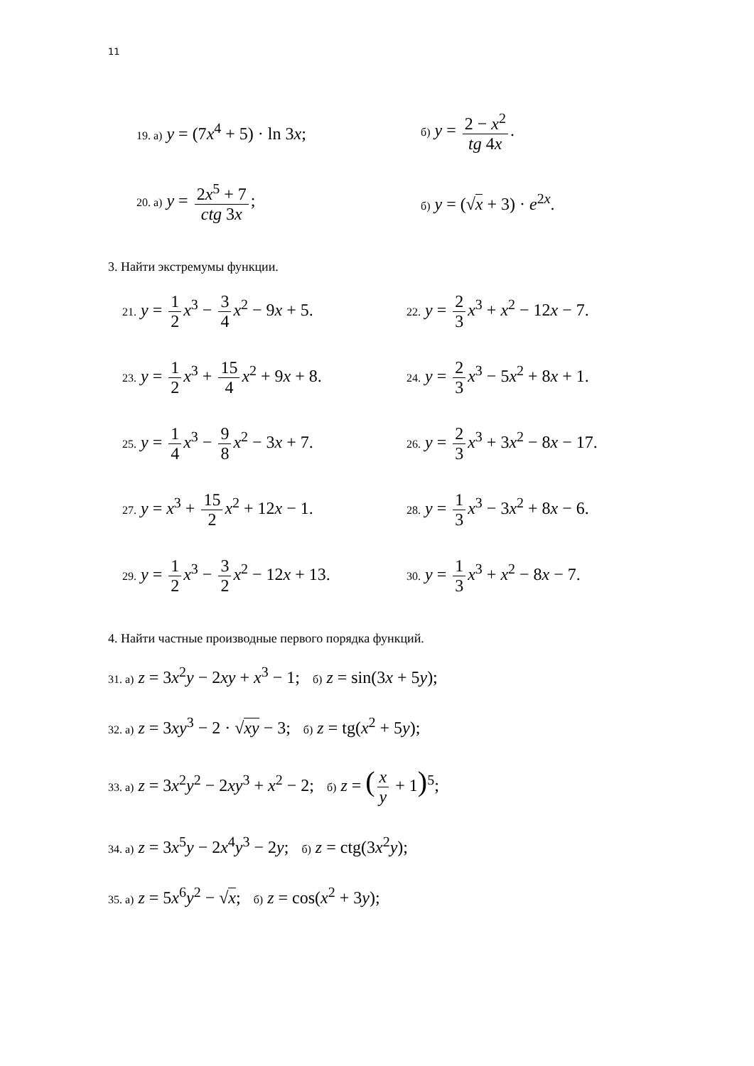11
19. а) y = (7x<sup>4</sup> + 5) · ln 3x;
б) y = 2 − x<sup>2</sup> tg 4x.
20. а) y = 2x<sup>5</sup> + 7 ctg 3x;
б) y = (√x + 3) · e<sup>2x</sup>.
3. Найти экстремумы функции.
21. y = 1 2 x<sup>3</sup> − 3 4 x<sup>2</sup> − 9x + 5.
22. y = 2 3 x<sup>3</sup> + x<sup>2</sup> − 12x − 7.
23. y = 1 2 x<sup>3</sup> + 15 4 x<sup>2</sup> + 9x + 8.
24. y = 2 3 x<sup>3</sup> − 5x<sup>2</sup> + 8x + 1.
25. y = 1 4 x<sup>3</sup> − 9 8 x<sup>2</sup> − 3x + 7.
26. y = 2 3 x<sup>3</sup> + 3x<sup>2</sup> − 8x − 17.
27. y = x<sup>3</sup> + 15 2 x<sup>2</sup> + 12x − 1.
28. y = 1 3 x<sup>3</sup> − 3x<sup>2</sup> + 8x − 6.
29. y = 1 2 x<sup>3</sup> − 3 2 x<sup>2</sup> − 12x + 13.
30. y = 1 3 x<sup>3</sup> + x<sup>2</sup> − 8x − 7.
4. Найти частные производные первого порядка функций.
31. а) z = 3x<sup>2</sup>y − 2xy + x<sup>3</sup> − 1; б) z = sin(3x + 5y);
32. а) z = 3xy<sup>3</sup> − 2 · √xy − 3; б) z = tg(x<sup>2</sup> + 5y);
33. а) z = 3x<sup>2</sup>y<sup>2</sup> − 2xy<sup>3</sup> + x<sup>2</sup> − 2; б) z = (x y + 1)<sup>5</sup>;
34. а) z = 3x<sup>5</sup>y − 2x<sup>4</sup>y<sup>3</sup> − 2y; б) z = ctg(3x<sup>2</sup>y);
35. а) z = 5x<sup>6</sup>y<sup>2</sup> − √x; б) z = cos(x<sup>2</sup> + 3y);